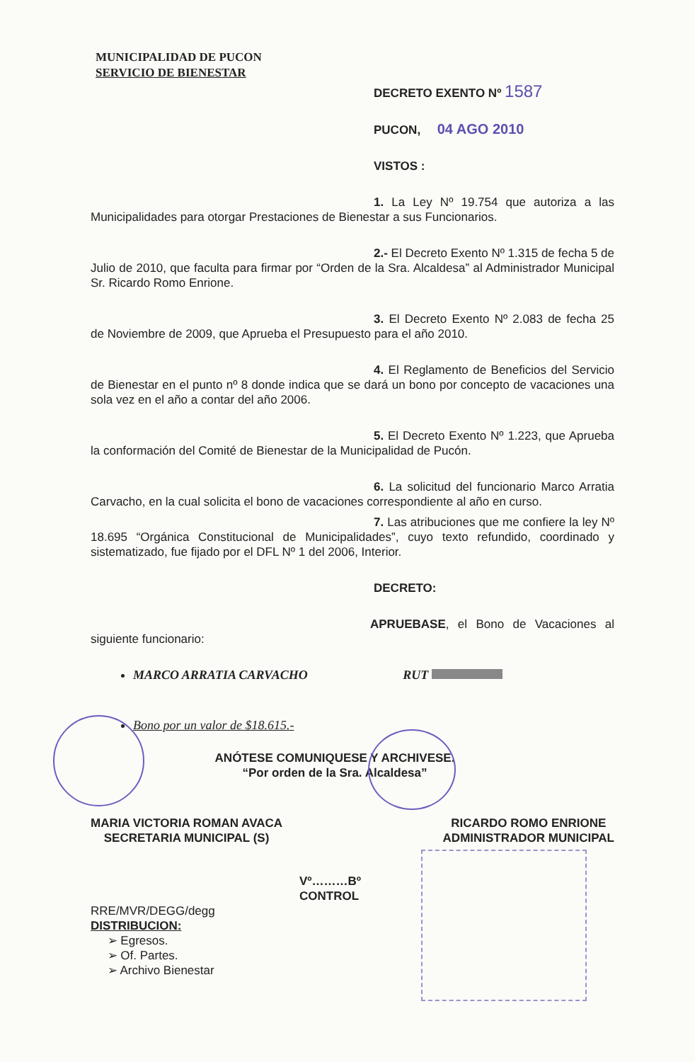MUNICIPALIDAD DE PUCON
SERVICIO DE BIENESTAR
DECRETO EXENTO Nº 1587
PUCON, 04 AGO 2010
VISTOS :
1. La Ley Nº 19.754 que autoriza a las Municipalidades para otorgar Prestaciones de Bienestar a sus Funcionarios.
2.- El Decreto Exento Nº 1.315 de fecha 5 de Julio de 2010, que faculta para firmar por “Orden de la Sra. Alcaldesa” al Administrador Municipal Sr. Ricardo Romo Enrione.
3. El Decreto Exento Nº 2.083 de fecha 25 de Noviembre de 2009, que Aprueba el Presupuesto para el año 2010.
4. El Reglamento de Beneficios del Servicio de Bienestar en el punto nº 8 donde indica que se dará un bono por concepto de vacaciones una sola vez en el año a contar del año 2006.
5. El Decreto Exento Nº 1.223, que Aprueba la conformación del Comité de Bienestar de la Municipalidad de Pucón.
6. La solicitud del funcionario Marco Arratia Carvacho, en la cual solicita el bono de vacaciones correspondiente al año en curso.
7. Las atribuciones que me confiere la ley Nº 18.695 “Orgánica Constitucional de Municipalidades”, cuyo texto refundido, coordinado y sistematizado, fue fijado por el DFL Nº 1 del 2006, Interior.
DECRETO:
APRUEBASE, el Bono de Vacaciones al siguiente funcionario:
MARCO ARRATIA CARVACHO RUT
Bono por un valor de $18.615.-
ANÓTESE COMUNIQUESE Y ARCHIVESE.
“Por orden de la Sra. Alcaldesa”
MARIA VICTORIA ROMAN AVACA
SECRETARIA MUNICIPAL (S)
RICARDO ROMO ENRIONE
ADMINISTRADOR MUNICIPAL
Vº………Bº
CONTROL
RRE/MVR/DEGG/degg
DISTRIBUCION:
➢ Egresos.
➢ Of. Partes.
➢ Archivo Bienestar